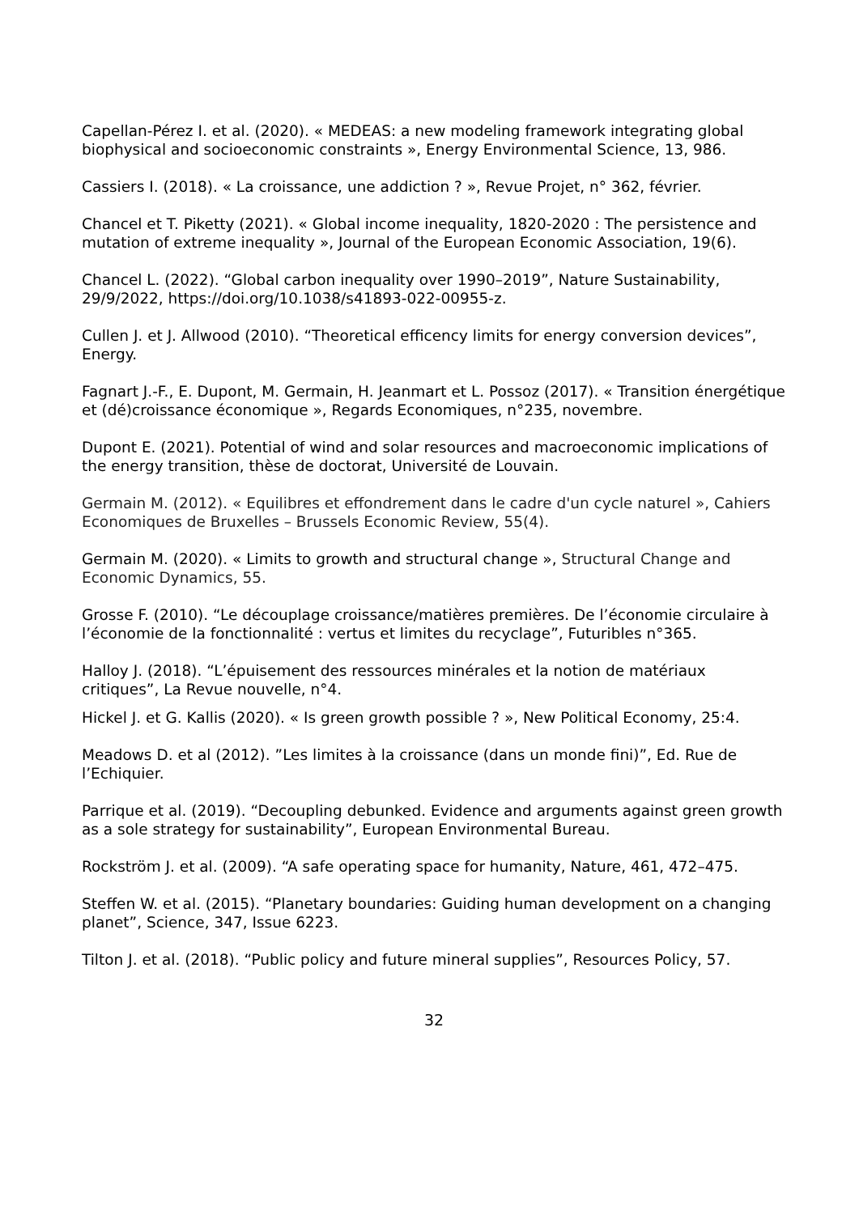Capellan-Pérez I. et al. (2020). « MEDEAS: a new modeling framework integrating global biophysical and socioeconomic constraints », Energy Environmental Science, 13, 986.
Cassiers I. (2018). « La croissance, une addiction ? », Revue Projet, n° 362, février.
Chancel et T. Piketty (2021). « Global income inequality, 1820-2020 : The persistence and mutation of extreme inequality », Journal of the European Economic Association, 19(6).
Chancel L. (2022). “Global carbon inequality over 1990–2019”, Nature Sustainability, 29/9/2022, https://doi.org/10.1038/s41893-022-00955-z.
Cullen J. et J. Allwood (2010). “Theoretical efficency limits for energy conversion devices”, Energy.
Fagnart J.-F., E. Dupont, M. Germain, H. Jeanmart et L. Possoz (2017). « Transition énergétique et (dé)croissance économique », Regards Economiques, n°235, novembre.
Dupont E. (2021). Potential of wind and solar resources and macroeconomic implications of the energy transition, thèse de doctorat, Université de Louvain.
Germain M. (2012). « Equilibres et effondrement dans le cadre d'un cycle naturel », Cahiers Economiques de Bruxelles – Brussels Economic Review, 55(4).
Germain M. (2020). « Limits to growth and structural change », Structural Change and Economic Dynamics, 55.
Grosse F. (2010). “Le découplage croissance/matières premières. De l’économie circulaire à l’économie de la fonctionnalité : vertus et limites du recyclage”, Futuribles n°365.
Halloy J. (2018). “L’épuisement des ressources minérales et la notion de matériaux critiques”, La Revue nouvelle, n°4.
Hickel J. et G. Kallis (2020). « Is green growth possible ? », New Political Economy, 25:4.
Meadows D. et al (2012). ”Les limites à la croissance (dans un monde fini)”, Ed. Rue de l’Echiquier.
Parrique et al. (2019). “Decoupling debunked. Evidence and arguments against green growth as a sole strategy for sustainability”, European Environmental Bureau.
Rockström J. et al. (2009). “A safe operating space for humanity, Nature, 461, 472–475.
Steffen W. et al. (2015). “Planetary boundaries: Guiding human development on a changing planet”, Science, 347, Issue 6223.
Tilton J. et al. (2018). “Public policy and future mineral supplies”, Resources Policy, 57.
32